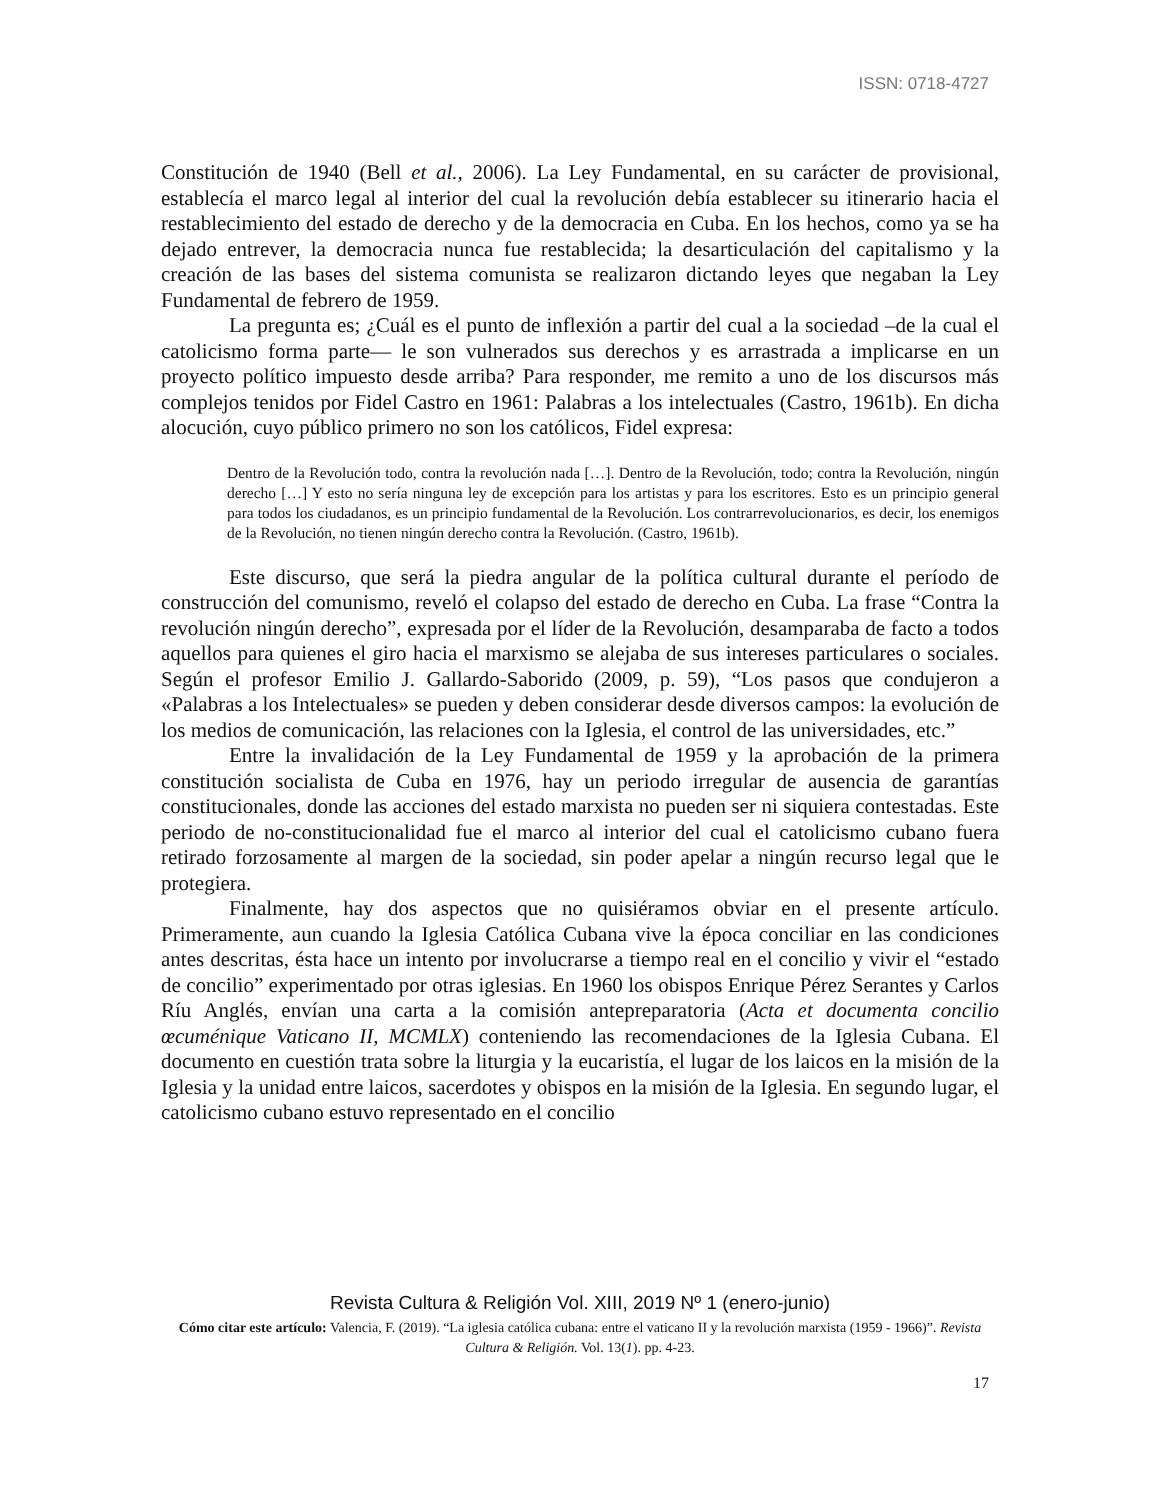ISSN: 0718-4727
Constitución de 1940 (Bell et al., 2006). La Ley Fundamental, en su carácter de provisional, establecía el marco legal al interior del cual la revolución debía establecer su itinerario hacia el restablecimiento del estado de derecho y de la democracia en Cuba. En los hechos, como ya se ha dejado entrever, la democracia nunca fue restablecida; la desarticulación del capitalismo y la creación de las bases del sistema comunista se realizaron dictando leyes que negaban la Ley Fundamental de febrero de 1959.
La pregunta es; ¿Cuál es el punto de inflexión a partir del cual a la sociedad –de la cual el catolicismo forma parte— le son vulnerados sus derechos y es arrastrada a implicarse en un proyecto político impuesto desde arriba? Para responder, me remito a uno de los discursos más complejos tenidos por Fidel Castro en 1961: Palabras a los intelectuales (Castro, 1961b). En dicha alocución, cuyo público primero no son los católicos, Fidel expresa:
Dentro de la Revolución todo, contra la revolución nada […]. Dentro de la Revolución, todo; contra la Revolución, ningún derecho […] Y esto no sería ninguna ley de excepción para los artistas y para los escritores. Esto es un principio general para todos los ciudadanos, es un principio fundamental de la Revolución. Los contrarrevolucionarios, es decir, los enemigos de la Revolución, no tienen ningún derecho contra la Revolución. (Castro, 1961b).
Este discurso, que será la piedra angular de la política cultural durante el período de construcción del comunismo, reveló el colapso del estado de derecho en Cuba. La frase “Contra la revolución ningún derecho”, expresada por el líder de la Revolución, desamparaba de facto a todos aquellos para quienes el giro hacia el marxismo se alejaba de sus intereses particulares o sociales. Según el profesor Emilio J. Gallardo-Saborido (2009, p. 59), “Los pasos que condujeron a «Palabras a los Intelectuales» se pueden y deben considerar desde diversos campos: la evolución de los medios de comunicación, las relaciones con la Iglesia, el control de las universidades, etc.”
Entre la invalidación de la Ley Fundamental de 1959 y la aprobación de la primera constitución socialista de Cuba en 1976, hay un periodo irregular de ausencia de garantías constitucionales, donde las acciones del estado marxista no pueden ser ni siquiera contestadas. Este periodo de no-constitucionalidad fue el marco al interior del cual el catolicismo cubano fuera retirado forzosamente al margen de la sociedad, sin poder apelar a ningún recurso legal que le protegiera.
Finalmente, hay dos aspectos que no quisiéramos obviar en el presente artículo. Primeramente, aun cuando la Iglesia Católica Cubana vive la época conciliar en las condiciones antes descritas, ésta hace un intento por involucrarse a tiempo real en el concilio y vivir el “estado de concilio” experimentado por otras iglesias. En 1960 los obispos Enrique Pérez Serantes y Carlos Ríu Anglés, envían una carta a la comisión antepreparatoria (Acta et documenta concilio œcuménique Vaticano II, MCMLX) conteniendo las recomendaciones de la Iglesia Cubana. El documento en cuestión trata sobre la liturgia y la eucaristía, el lugar de los laicos en la misión de la Iglesia y la unidad entre laicos, sacerdotes y obispos en la misión de la Iglesia. En segundo lugar, el catolicismo cubano estuvo representado en el concilio
Revista Cultura & Religión Vol. XIII, 2019 Nº 1 (enero-junio)
Cómo citar este artículo: Valencia, F. (2019). “La iglesia católica cubana: entre el vaticano II y la revolución marxista (1959 - 1966)”. Revista Cultura & Religión. Vol. 13(1). pp. 4-23.
17